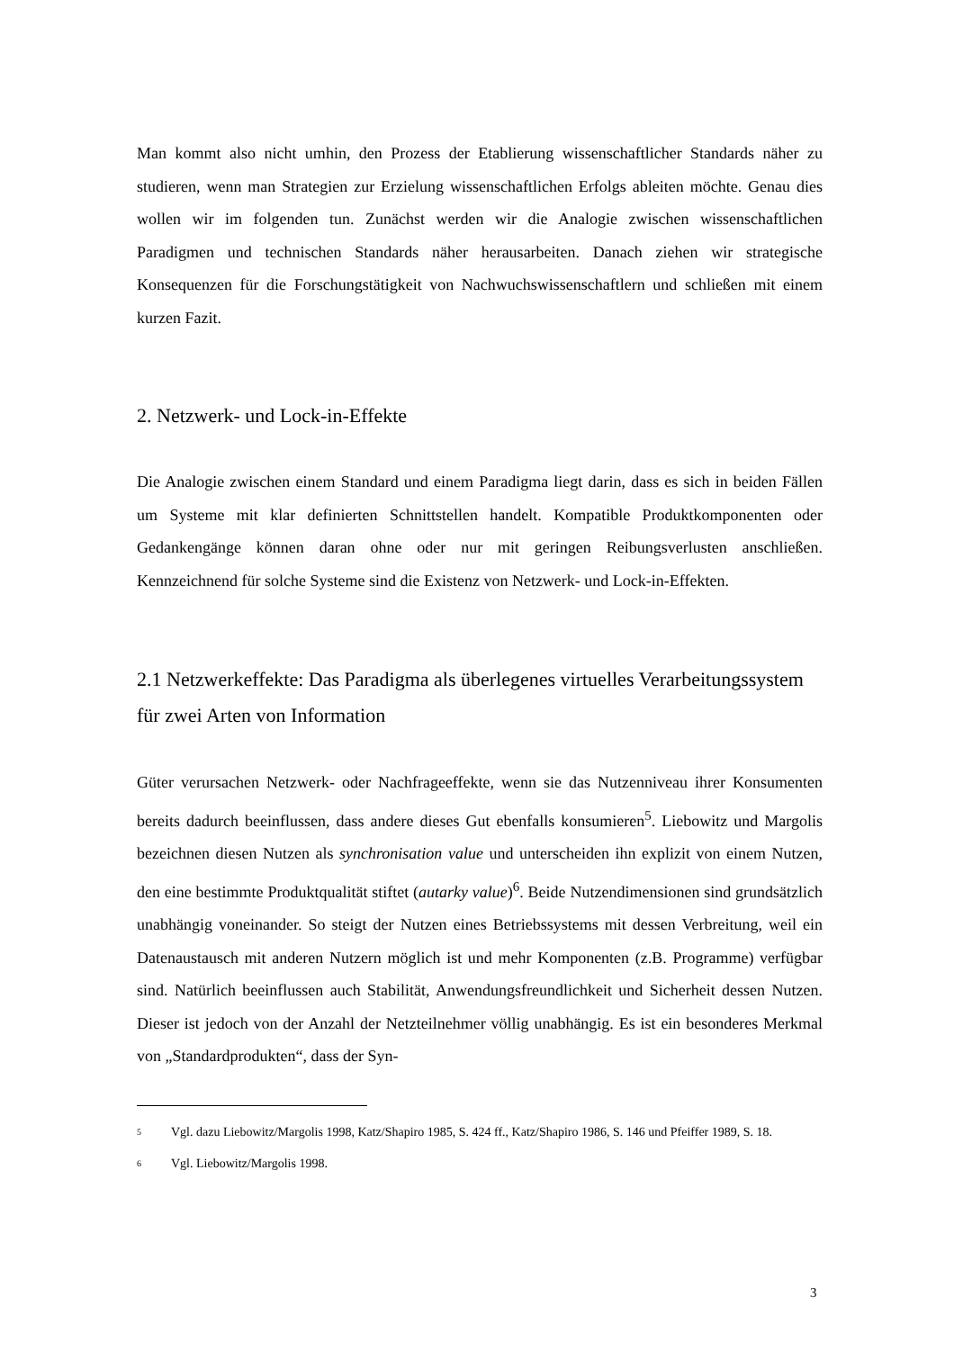Man kommt also nicht umhin, den Prozess der Etablierung wissenschaftlicher Standards näher zu studieren, wenn man Strategien zur Erzielung wissenschaftlichen Erfolgs ableiten möchte. Genau dies wollen wir im folgenden tun. Zunächst werden wir die Analogie zwischen wissenschaftlichen Paradigmen und technischen Standards näher herausarbeiten. Danach ziehen wir strategische Konsequenzen für die Forschungstätigkeit von Nachwuchswissenschaftlern und schließen mit einem kurzen Fazit.
2. Netzwerk- und Lock-in-Effekte
Die Analogie zwischen einem Standard und einem Paradigma liegt darin, dass es sich in beiden Fällen um Systeme mit klar definierten Schnittstellen handelt. Kompatible Produktkomponenten oder Gedankengänge können daran ohne oder nur mit geringen Reibungsverlusten anschließen. Kennzeichnend für solche Systeme sind die Existenz von Netzwerk- und Lock-in-Effekten.
2.1 Netzwerkeffekte: Das Paradigma als überlegenes virtuelles Verarbeitungssystem für zwei Arten von Information
Güter verursachen Netzwerk- oder Nachfrageeffekte, wenn sie das Nutzenniveau ihrer Konsumenten bereits dadurch beeinflussen, dass andere dieses Gut ebenfalls konsumieren<sup>5</sup>. Liebowitz und Margolis bezeichnen diesen Nutzen als synchronisation value und unterscheiden ihn explizit von einem Nutzen, den eine bestimmte Produktqualität stiftet (autarky value)<sup>6</sup>. Beide Nutzendimensionen sind grundsätzlich unabhängig voneinander. So steigt der Nutzen eines Betriebssystems mit dessen Verbreitung, weil ein Datenaustausch mit anderen Nutzern möglich ist und mehr Komponenten (z.B. Programme) verfügbar sind. Natürlich beeinflussen auch Stabilität, Anwendungsfreundlichkeit und Sicherheit dessen Nutzen. Dieser ist jedoch von der Anzahl der Netzteilnehmer völlig unabhängig. Es ist ein besonderes Merkmal von „Standardprodukten“, dass der Syn-
<sup>5</sup> Vgl. dazu Liebowitz/Margolis 1998, Katz/Shapiro 1985, S. 424 ff., Katz/Shapiro 1986, S. 146 und Pfeiffer 1989, S. 18.
<sup>6</sup> Vgl. Liebowitz/Margolis 1998.
3